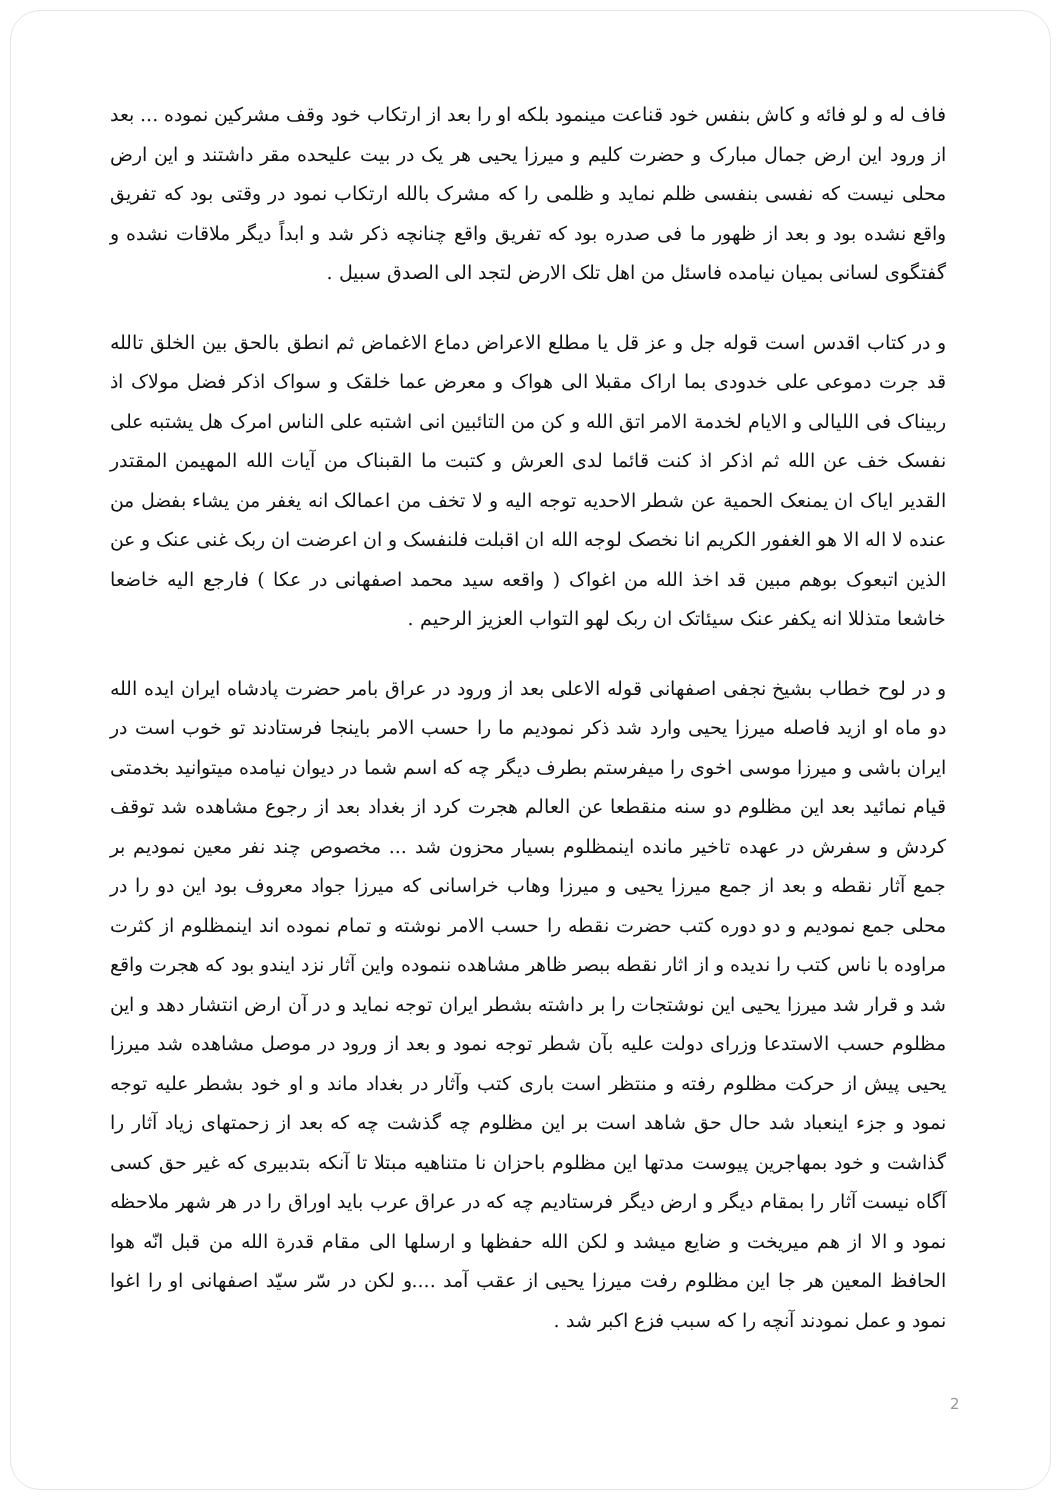فاف له و لو فائه و کاش بنفس خود قناعت مینمود بلکه او را بعد از ارتکاب خود وقف مشرکین نموده ... بعد از ورود این ارض جمال مبارک و حضرت کلیم و میرزا یحیی هر یک در بیت علیحده مقر داشتند و این ارض محلی نیست که نفسی بنفسی ظلم نماید و ظلمی را که مشرک بالله ارتکاب نمود در وقتی بود که تفریق واقع نشده بود و بعد از ظهور ما فی صدره بود که تفریق واقع چنانچه ذکر شد و ابداً دیگر ملاقات نشده و گفتگوی لسانی بمیان نیامده فاسئل من اهل تلک الارض لتجد الی الصدق سبیل .
و در کتاب اقدس است قوله جل و عز قل یا مطلع الاعراض دماع الاغماض ثم انطق بالحق بین الخلق تالله قد جرت دموعی علی خدودی بما اراک مقبلا الی هواک و معرض عما خلقک و سواک اذکر فضل مولاک اذ ربیناک فی اللیالی و الایام لخدمة الامر اتق الله و کن من التائبین انی اشتبه علی الناس امرک هل یشتبه علی نفسک خف عن الله ثم اذکر اذ کنت قائما لدی العرش و کتبت ما القبناک من آیات الله المهیمن المقتدر القدیر ایاک ان یمنعک الحمیة عن شطر الاحدیه توجه الیه و لا تخف من اعمالک انه یغفر من یشاء بفضل من عنده لا اله الا هو الغفور الکریم انا نخصک لوجه الله ان اقبلت فلنفسک و ان اعرضت ان ربک غنی عنک و عن الذین اتبعوک بوهم مبین قد اخذ الله من اغواک ( واقعه سید محمد اصفهانی در عکا ) فارجع الیه خاضعا خاشعا متذللا انه یکفر عنک سیئاتک ان ربک لهو التواب العزیز الرحیم .
و در لوح خطاب بشیخ نجفی اصفهانی قوله الاعلی بعد از ورود در عراق بامر حضرت پادشاه ایران ایده الله دو ماه او ازید فاصله میرزا یحیی وارد شد ذکر نمودیم ما را حسب الامر باینجا فرستادند تو خوب است در ایران باشی و میرزا موسی اخوی را میفرستم بطرف دیگر چه که اسم شما در دیوان نیامده میتوانید بخدمتی قیام نمائید بعد این مظلوم دو سنه منقطعا عن العالم هجرت کرد از بغداد بعد از رجوع مشاهده شد توقف کردش و سفرش در عهده تاخیر مانده اینمظلوم بسیار محزون شد ... مخصوص چند نفر معین نمودیم بر جمع آثار نقطه و بعد از جمع میرزا یحیی و میرزا وهاب خراسانی که میرزا جواد معروف بود این دو را در محلی جمع نمودیم و دو دوره کتب حضرت نقطه را حسب الامر نوشته و تمام نموده اند اینمظلوم از کثرت مراوده با ناس کتب را ندیده و از اثار نقطه ببصر ظاهر مشاهده ننموده واین آثار نزد ایندو بود که هجرت واقع شد و قرار شد میرزا یحیی این نوشتجات را بر داشته بشطر ایران توجه نماید و در آن ارض انتشار دهد و این مظلوم حسب الاستدعا وزرای دولت علیه بآن شطر توجه نمود و بعد از ورود در موصل مشاهده شد میرزا یحیی پیش از حرکت مظلوم رفته و منتظر است باری کتب وآثار در بغداد ماند و او خود بشطر علیه توجه نمود و جزء اینعباد شد حال حق شاهد است بر این مظلوم چه گذشت چه که بعد از زحمتهای زیاد آثار را گذاشت و خود بمهاجرین پیوست مدتها این مظلوم باحزان نا متناهیه مبتلا تا آنکه بتدبیری که غیر حق کسی آگاه نیست آثار را بمقام دیگر و ارض دیگر فرستادیم چه که در عراق عرب باید اوراق را در هر شهر ملاحظه نمود و الا از هم میریخت و ضایع میشد و لکن الله حفظها و ارسلها الی مقام قدرة الله من قبل انّه هوا الحافظ المعین هر جا این مظلوم رفت میرزا یحیی از عقب آمد ....و لکن در سّر سیّد اصفهانی او را اغوا نمود و عمل نمودند آنچه را که سبب فزع اکبر شد .
2